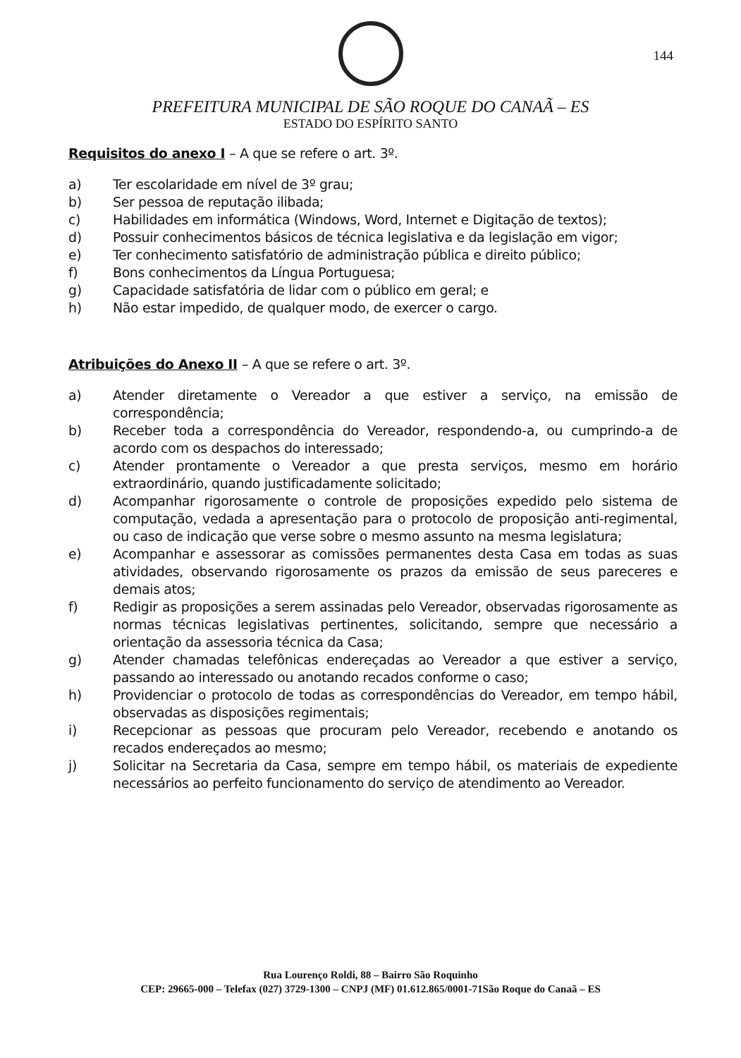144
PREFEITURA MUNICIPAL DE SÃO ROQUE DO CANAÃ – ES
ESTADO DO ESPÍRITO SANTO
Requisitos do anexo I – A que se refere o art. 3º.
a) Ter escolaridade em nível de 3º grau;
b) Ser pessoa de reputação ilibada;
c) Habilidades em informática (Windows, Word, Internet e Digitação de textos);
d) Possuir conhecimentos básicos de técnica legislativa e da legislação em vigor;
e) Ter conhecimento satisfatório de administração pública e direito público;
f) Bons conhecimentos da Língua Portuguesa;
g) Capacidade satisfatória de lidar com o público em geral; e
h) Não estar impedido, de qualquer modo, de exercer o cargo.
Atribuições do Anexo II – A que se refere o art. 3º.
a) Atender diretamente o Vereador a que estiver a serviço, na emissão de correspondência;
b) Receber toda a correspondência do Vereador, respondendo-a, ou cumprindo-a de acordo com os despachos do interessado;
c) Atender prontamente o Vereador a que presta serviços, mesmo em horário extraordinário, quando justificadamente solicitado;
d) Acompanhar rigorosamente o controle de proposições expedido pelo sistema de computação, vedada a apresentação para o protocolo de proposição anti-regimental, ou caso de indicação que verse sobre o mesmo assunto na mesma legislatura;
e) Acompanhar e assessorar as comissões permanentes desta Casa em todas as suas atividades, observando rigorosamente os prazos da emissão de seus pareceres e demais atos;
f) Redigir as proposições a serem assinadas pelo Vereador, observadas rigorosamente as normas técnicas legislativas pertinentes, solicitando, sempre que necessário a orientação da assessoria técnica da Casa;
g) Atender chamadas telefônicas endereçadas ao Vereador a que estiver a serviço, passando ao interessado ou anotando recados conforme o caso;
h) Providenciar o protocolo de todas as correspondências do Vereador, em tempo hábil, observadas as disposições regimentais;
i) Recepcionar as pessoas que procuram pelo Vereador, recebendo e anotando os recados endereçados ao mesmo;
j) Solicitar na Secretaria da Casa, sempre em tempo hábil, os materiais de expediente necessários ao perfeito funcionamento do serviço de atendimento ao Vereador.
Rua Lourenço Roldi, 88 – Bairro São Roquinho
CEP: 29665-000 – Telefax (027) 3729-1300 – CNPJ (MF) 01.612.865/0001-71São Roque do Canaã – ES